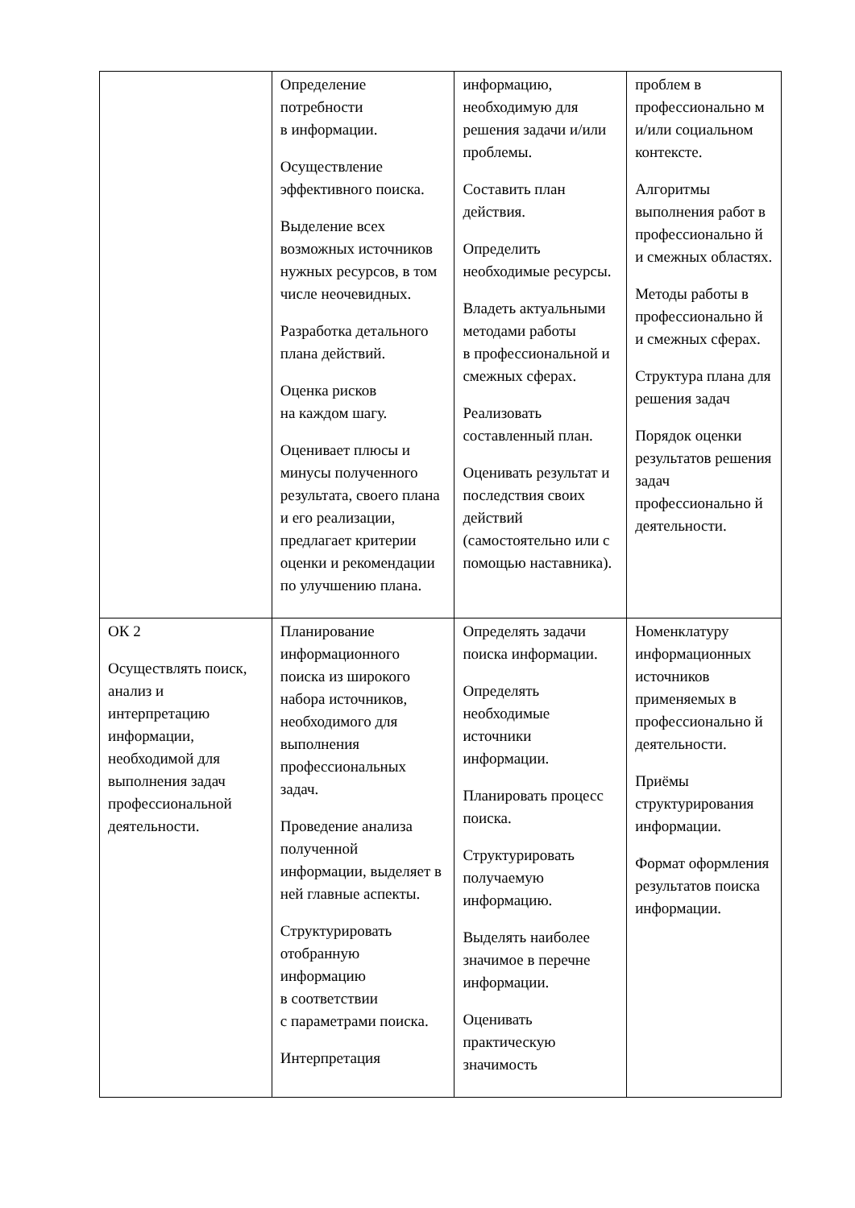| | Определение потребности в информации. Осуществление эффективного поиска. Выделение всех возможных источников нужных ресурсов, в том числе неочевидных. Разработка детального плана действий. Оценка рисков на каждом шагу. Оценивает плюсы и минусы полученного результата, своего плана и его реализации, предлагает критерии оценки и рекомендации по улучшению плана. | информацию, необходимую для решения задачи и/или проблемы. Составить план действия. Определить необходимые ресурсы. Владеть актуальными методами работы в профессиональной и смежных сферах. Реализовать составленный план. Оценивать результат и последствия своих действий (самостоятельно или с помощью наставника). | проблем в профессионально м и/или социальном контексте. Алгоритмы выполнения работ в профессионально й и смежных областях. Методы работы в профессионально й и смежных сферах. Структура плана для решения задач Порядок оценки результатов решения задач профессионально й деятельности. |
| ОК 2 Осуществлять поиск, анализ и интерпретацию информации, необходимой для выполнения задач профессиональной деятельности. | Планирование информационного поиска из широкого набора источников, необходимого для выполнения профессиональных задач. Проведение анализа полученной информации, выделяет в ней главные аспекты. Структурировать отобранную информацию в соответствии с параметрами поиска. Интерпретация | Определять задачи поиска информации. Определять необходимые источники информации. Планировать процесс поиска. Структурировать получаемую информацию. Выделять наиболее значимое в перечне информации. Оценивать практическую значимость | Номенклатуру информационных источников применяемых в профессионально й деятельности. Приёмы структурирования информации. Формат оформления результатов поиска информации. |